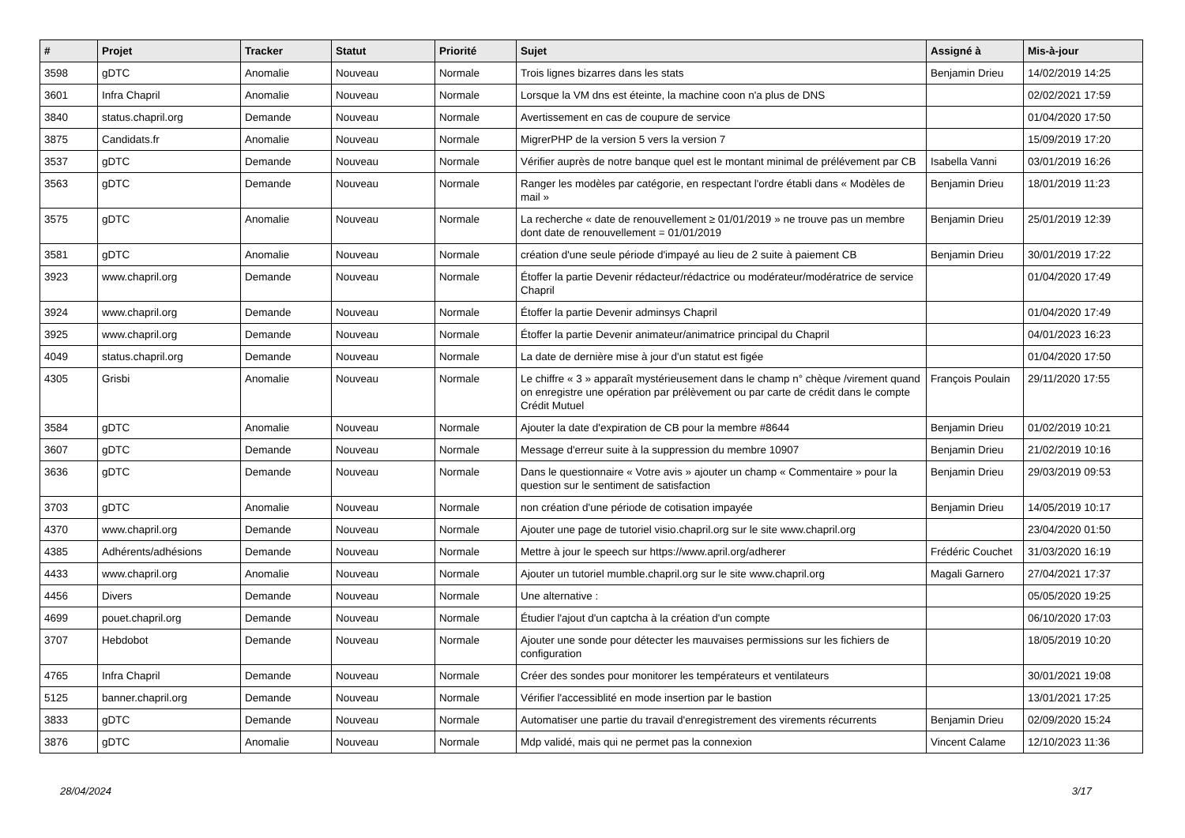| # | Projet | Tracker | Statut | Priorité | Sujet | Assigné à | Mis-à-jour |
| --- | --- | --- | --- | --- | --- | --- | --- |
| 3598 | gDTC | Anomalie | Nouveau | Normale | Trois lignes bizarres dans les stats | Benjamin Drieu | 14/02/2019 14:25 |
| 3601 | Infra Chapril | Anomalie | Nouveau | Normale | Lorsque la VM dns est éteinte, la machine coon n'a plus de DNS | | 02/02/2021 17:59 |
| 3840 | status.chapril.org | Demande | Nouveau | Normale | Avertissement en cas de coupure de service | | 01/04/2020 17:50 |
| 3875 | Candidats.fr | Anomalie | Nouveau | Normale | MigrerPHP de la version 5 vers la version 7 | | 15/09/2019 17:20 |
| 3537 | gDTC | Demande | Nouveau | Normale | Vérifier auprès de notre banque quel est le montant minimal de prélévement par CB | Isabella Vanni | 03/01/2019 16:26 |
| 3563 | gDTC | Demande | Nouveau | Normale | Ranger les modèles par catégorie, en respectant l'ordre établi dans « Modèles de mail » | Benjamin Drieu | 18/01/2019 11:23 |
| 3575 | gDTC | Anomalie | Nouveau | Normale | La recherche « date de renouvellement ≥ 01/01/2019 » ne trouve pas un membre dont date de renouvellement = 01/01/2019 | Benjamin Drieu | 25/01/2019 12:39 |
| 3581 | gDTC | Anomalie | Nouveau | Normale | création d'une seule période d'impayé au lieu de 2 suite à paiement CB | Benjamin Drieu | 30/01/2019 17:22 |
| 3923 | www.chapril.org | Demande | Nouveau | Normale | Étoffer la partie Devenir rédacteur/rédactrice ou modérateur/modératrice de service Chapril | | 01/04/2020 17:49 |
| 3924 | www.chapril.org | Demande | Nouveau | Normale | Étoffer la partie Devenir adminsys Chapril | | 01/04/2020 17:49 |
| 3925 | www.chapril.org | Demande | Nouveau | Normale | Étoffer la partie Devenir animateur/animatrice principal du Chapril | | 04/01/2023 16:23 |
| 4049 | status.chapril.org | Demande | Nouveau | Normale | La date de dernière mise à jour d'un statut est figée | | 01/04/2020 17:50 |
| 4305 | Grisbi | Anomalie | Nouveau | Normale | Le chiffre « 3 » apparaît mystérieusement dans le champ n° chèque /virement quand on enregistre une opération par prélèvement ou par carte de crédit dans le compte Crédit Mutuel | François Poulain | 29/11/2020 17:55 |
| 3584 | gDTC | Anomalie | Nouveau | Normale | Ajouter la date d'expiration de CB pour la membre #8644 | Benjamin Drieu | 01/02/2019 10:21 |
| 3607 | gDTC | Demande | Nouveau | Normale | Message d'erreur suite à la suppression du membre 10907 | Benjamin Drieu | 21/02/2019 10:16 |
| 3636 | gDTC | Demande | Nouveau | Normale | Dans le questionnaire « Votre avis » ajouter un champ « Commentaire » pour la question sur le sentiment de satisfaction | Benjamin Drieu | 29/03/2019 09:53 |
| 3703 | gDTC | Anomalie | Nouveau | Normale | non création d'une période de cotisation impayée | Benjamin Drieu | 14/05/2019 10:17 |
| 4370 | www.chapril.org | Demande | Nouveau | Normale | Ajouter une page de tutoriel visio.chapril.org sur le site www.chapril.org | | 23/04/2020 01:50 |
| 4385 | Adhérents/adhésions | Demande | Nouveau | Normale | Mettre à jour le speech sur https://www.april.org/adherer | Frédéric Couchet | 31/03/2020 16:19 |
| 4433 | www.chapril.org | Anomalie | Nouveau | Normale | Ajouter un tutoriel mumble.chapril.org sur le site www.chapril.org | Magali Garnero | 27/04/2021 17:37 |
| 4456 | Divers | Demande | Nouveau | Normale | Une alternative : | | 05/05/2020 19:25 |
| 4699 | pouet.chapril.org | Demande | Nouveau | Normale | Étudier l'ajout d'un captcha à la création d'un compte | | 06/10/2020 17:03 |
| 3707 | Hebdobot | Demande | Nouveau | Normale | Ajouter une sonde pour détecter les mauvaises permissions sur les fichiers de configuration | | 18/05/2019 10:20 |
| 4765 | Infra Chapril | Demande | Nouveau | Normale | Créer des sondes pour monitorer les températeurs et ventilateurs | | 30/01/2021 19:08 |
| 5125 | banner.chapril.org | Demande | Nouveau | Normale | Vérifier l'accessiblité en mode insertion par le bastion | | 13/01/2021 17:25 |
| 3833 | gDTC | Demande | Nouveau | Normale | Automatiser une partie du travail d'enregistrement des virements récurrents | Benjamin Drieu | 02/09/2020 15:24 |
| 3876 | gDTC | Anomalie | Nouveau | Normale | Mdp validé, mais qui ne permet pas la connexion | Vincent Calame | 12/10/2023 11:36 |
28/04/2024 3/17